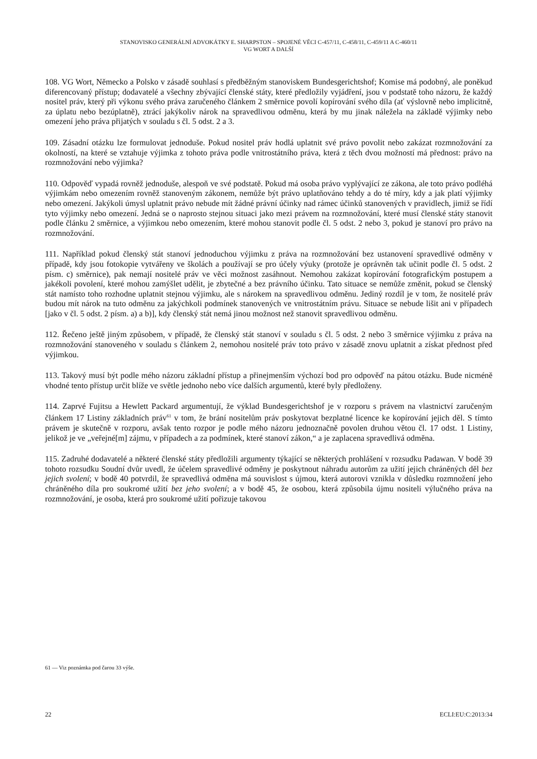STANOVISKO GENERÁLNÍ ADVOKÁTKY E. SHARPSTON – SPOJENÉ VĚCI C-457/11, C-458/11, C-459/11 A C-460/11
VG WORT A DALŠÍ
108. VG Wort, Německo a Polsko v zásadě souhlasí s předběžným stanoviskem Bundesgerichtshof; Komise má podobný, ale poněkud diferencovaný přístup; dodavatelé a všechny zbývající členské státy, které předložily vyjádření, jsou v podstatě toho názoru, že každý nositel práv, který při výkonu svého práva zaručeného článkem 2 směrnice povolí kopírování svého díla (ať výslovně nebo implicitně, za úplatu nebo bezúplatně), ztrácí jakýkoliv nárok na spravedlivou odměnu, která by mu jinak náležela na základě výjimky nebo omezení jeho práva přijatých v souladu s čl. 5 odst. 2 a 3.
109. Zásadní otázku lze formulovat jednoduše. Pokud nositel práv hodlá uplatnit své právo povolit nebo zakázat rozmnožování za okolností, na které se vztahuje výjimka z tohoto práva podle vnitrostátního práva, která z těch dvou možností má přednost: právo na rozmnožování nebo výjimka?
110. Odpověď vypadá rovněž jednoduše, alespoň ve své podstatě. Pokud má osoba právo vyplývající ze zákona, ale toto právo podléhá výjimkám nebo omezením rovněž stanoveným zákonem, nemůže být právo uplatňováno tehdy a do té míry, kdy a jak platí výjimky nebo omezení. Jakýkoli úmysl uplatnit právo nebude mít žádné právní účinky nad rámec účinků stanovených v pravidlech, jimiž se řídí tyto výjimky nebo omezení. Jedná se o naprosto stejnou situaci jako mezi právem na rozmnožování, které musí členské státy stanovit podle článku 2 směrnice, a výjimkou nebo omezením, které mohou stanovit podle čl. 5 odst. 2 nebo 3, pokud je stanoví pro právo na rozmnožování.
111. Například pokud členský stát stanoví jednoduchou výjimku z práva na rozmnožování bez ustanovení spravedlivé odměny v případě, kdy jsou fotokopie vytvářeny ve školách a používají se pro účely výuky (protože je oprávněn tak učinit podle čl. 5 odst. 2 písm. c) směrnice), pak nemají nositelé práv ve věci možnost zasáhnout. Nemohou zakázat kopírování fotografickým postupem a jakékoli povolení, které mohou zamýšlet udělit, je zbytečné a bez právního účinku. Tato situace se nemůže změnit, pokud se členský stát namísto toho rozhodne uplatnit stejnou výjimku, ale s nárokem na spravedlivou odměnu. Jediný rozdíl je v tom, že nositelé práv budou mít nárok na tuto odměnu za jakýchkoli podmínek stanovených ve vnitrostátním právu. Situace se nebude lišit ani v případech [jako v čl. 5 odst. 2 písm. a) a b)], kdy členský stát nemá jinou možnost než stanovit spravedlivou odměnu.
112. Řečeno ještě jiným způsobem, v případě, že členský stát stanoví v souladu s čl. 5 odst. 2 nebo 3 směrnice výjimku z práva na rozmnožování stanoveného v souladu s článkem 2, nemohou nositelé práv toto právo v zásadě znovu uplatnit a získat přednost před výjimkou.
113. Takový musí být podle mého názoru základní přístup a přinejmenším výchozí bod pro odpověď na pátou otázku. Bude nicméně vhodné tento přístup určit blíže ve světle jednoho nebo více dalších argumentů, které byly předloženy.
114. Zaprvé Fujitsu a Hewlett Packard argumentují, že výklad Bundesgerichtshof je v rozporu s právem na vlastnictví zaručeným článkem 17 Listiny základních práv<sup>61</sup> v tom, že brání nositelům práv poskytovat bezplatné licence ke kopírování jejich děl. S tímto právem je skutečně v rozporu, avšak tento rozpor je podle mého názoru jednoznačně povolen druhou větou čl. 17 odst. 1 Listiny, jelikož je ve „veřejné[m] zájmu, v případech a za podmínek, které stanoví zákon,“ a je zaplacena spravedlivá odměna.
115. Zadruhé dodavatelé a některé členské státy předložili argumenty týkající se některých prohlášení v rozsudku Padawan. V bodě 39 tohoto rozsudku Soudní dvůr uvedl, že účelem spravedlivé odměny je poskytnout náhradu autorům za užití jejich chráněných děl bez jejich svolení; v bodě 40 potvrdil, že spravedlivá odměna má souvislost s újmou, která autorovi vznikla v důsledku rozmnožení jeho chráněného díla pro soukromé užití bez jeho svolení; a v bodě 45, že osobou, která způsobila újmu nositeli výlučného práva na rozmnožování, je osoba, která pro soukromé užití pořizuje takovou
61 — Viz poznámka pod čarou 33 výše.
22 ECLI:EU:C:2013:34